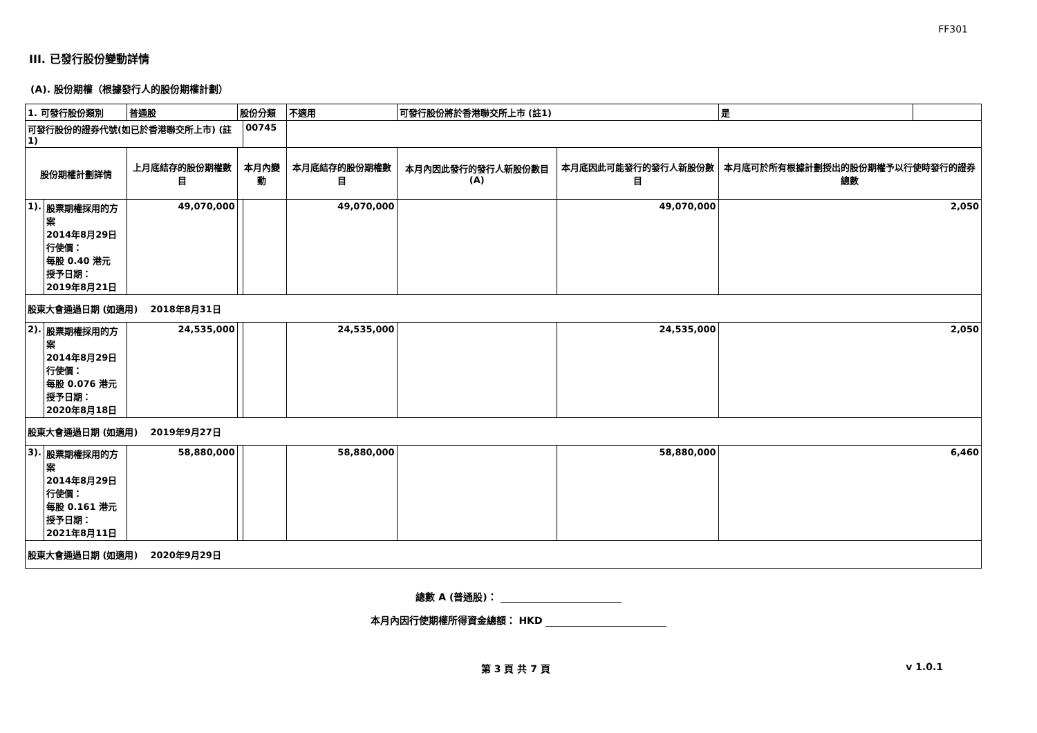FF301
III. 已發行股份變動詳情
(A). 股份期權（根據發行人的股份期權計劃）
| 1. 可發行股份類別 | | 普通股 | 股份分類 | | 不適用 | | 可發行股份將於香港聯交所上市 (註1) | | 是 | |
| 可發行股份的證券代號(如已於香港聯交所上市) (註1) | | | | 00745 | | | | | | |
| 股份期權計劃詳情 | | 上月底結存的股份期權數目 | 本月內變動 | | | 本月底結存的股份期權數目 | 本月內因此發行的發行人新股份數目 (A) | 本月底因此可能發行的發行人新股份數目 | 本月底可於所有根據計劃授出的股份期權予以行使時發行的證券總數 | |
| 1). | 股票期權採用的方案 2014年8月29日 行使價： 每股 0.40 港元 授予日期： 2019年8月21日 | 49,070,000 | | | | 49,070,000 | | 49,070,000 | 2,050 | |
| 股東大會通過日期 (如適用) 2018年8月31日 | | | | | | | | | | |
| 2). | 股票期權採用的方案 2014年8月29日 行使價： 每股 0.076 港元 授予日期： 2020年8月18日 | 24,535,000 | | | | 24,535,000 | | 24,535,000 | 2,050 | |
| 股東大會通過日期 (如適用) 2019年9月27日 | | | | | | | | | | |
| 3). | 股票期權採用的方案 2014年8月29日 行使價： 每股 0.161 港元 授予日期： 2021年8月11日 | 58,880,000 | | | | 58,880,000 | | 58,880,000 | 6,460 | |
| 股東大會通過日期 (如適用) 2020年9月29日 | | | | | | | | | | |
總數 A (普通股)：
本月內因行使期權所得資金總額： HKD
第 3 頁 共 7 頁 v 1.0.1